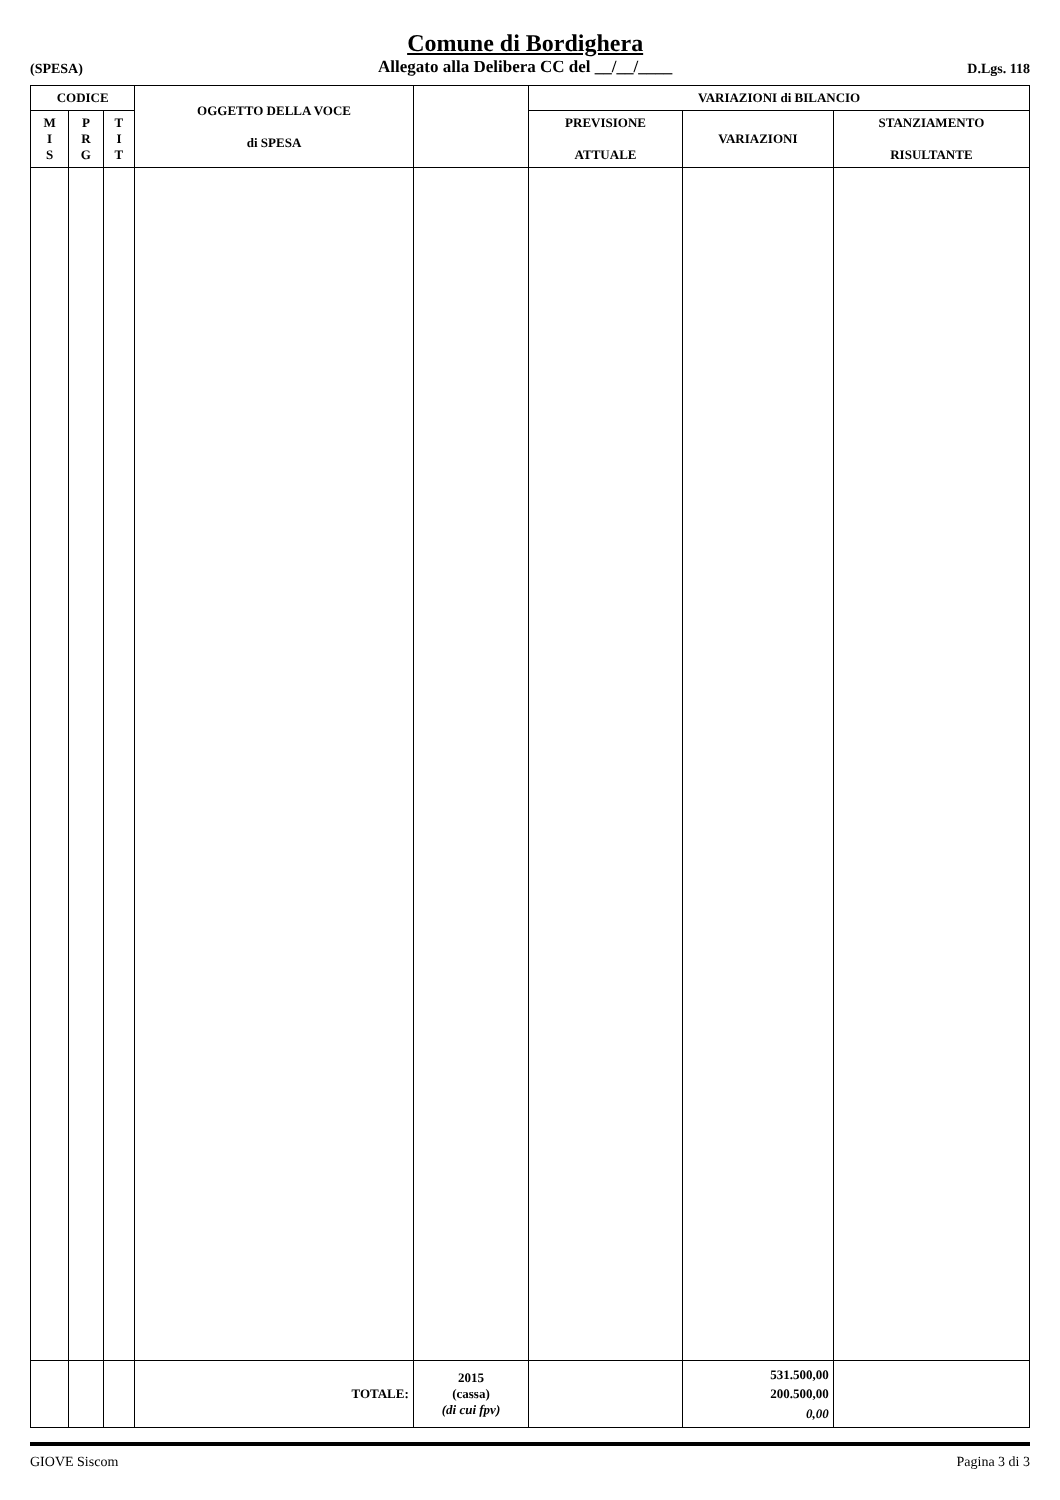(SPESA)
Comune di Bordighera
Allegato alla Delibera CC del __/__/____
D.Lgs. 118
| CODICE | | | OGGETTO DELLA VOCE di SPESA | | VARIAZIONI di BILANCIO | | |
| --- | --- | --- | --- | --- | --- | --- | --- |
| M I S | P R G | T I T | | | PREVISIONE ATTUALE | VARIAZIONI | STANZIAMENTO RISULTANTE |
| | | | TOTALE: | 2015 (cassa) (di cui fpv) | | 531.500,00 200.500,00 0,00 | |
GIOVE Siscom Pagina 3 di 3